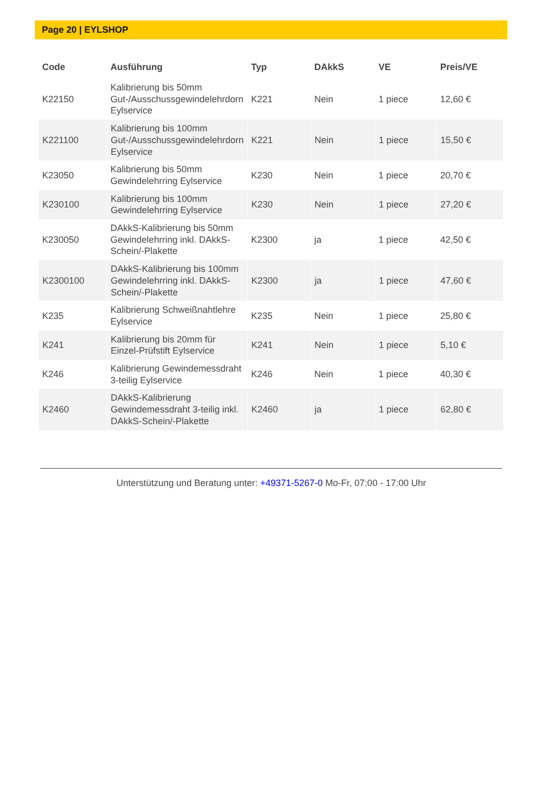Page 20 | EYLSHOP
| Code | Ausführung | Typ | DAkkS | VE | Preis/VE |
| --- | --- | --- | --- | --- | --- |
| K22150 | Kalibrierung bis 50mm Gut-/Ausschussgewindelehrdorn Eylservice | K221 | Nein | 1 piece | 12,60 € |
| K221100 | Kalibrierung bis 100mm Gut-/Ausschussgewindelehrdorn Eylservice | K221 | Nein | 1 piece | 15,50 € |
| K23050 | Kalibrierung bis 50mm Gewindelehrring Eylservice | K230 | Nein | 1 piece | 20,70 € |
| K230100 | Kalibrierung bis 100mm Gewindelehrring Eylservice | K230 | Nein | 1 piece | 27,20 € |
| K230050 | DAkkS-Kalibrierung bis 50mm Gewindelehrring inkl. DAkkS-Schein/-Plakette | K2300 | ja | 1 piece | 42,50 € |
| K2300100 | DAkkS-Kalibrierung bis 100mm Gewindelehrring inkl. DAkkS-Schein/-Plakette | K2300 | ja | 1 piece | 47,60 € |
| K235 | Kalibrierung Schweißnahtlehre Eylservice | K235 | Nein | 1 piece | 25,80 € |
| K241 | Kalibrierung bis 20mm für Einzel-Prüfstift Eylservice | K241 | Nein | 1 piece | 5,10 € |
| K246 | Kalibrierung Gewindemessdraht 3-teilig Eylservice | K246 | Nein | 1 piece | 40,30 € |
| K2460 | DAkkS-Kalibrierung Gewindemessdraht 3-teilig inkl. DAkkS-Schein/-Plakette | K2460 | ja | 1 piece | 62,80 € |
Unterstützung und Beratung unter: +49371-5267-0 Mo-Fr, 07:00 - 17:00 Uhr